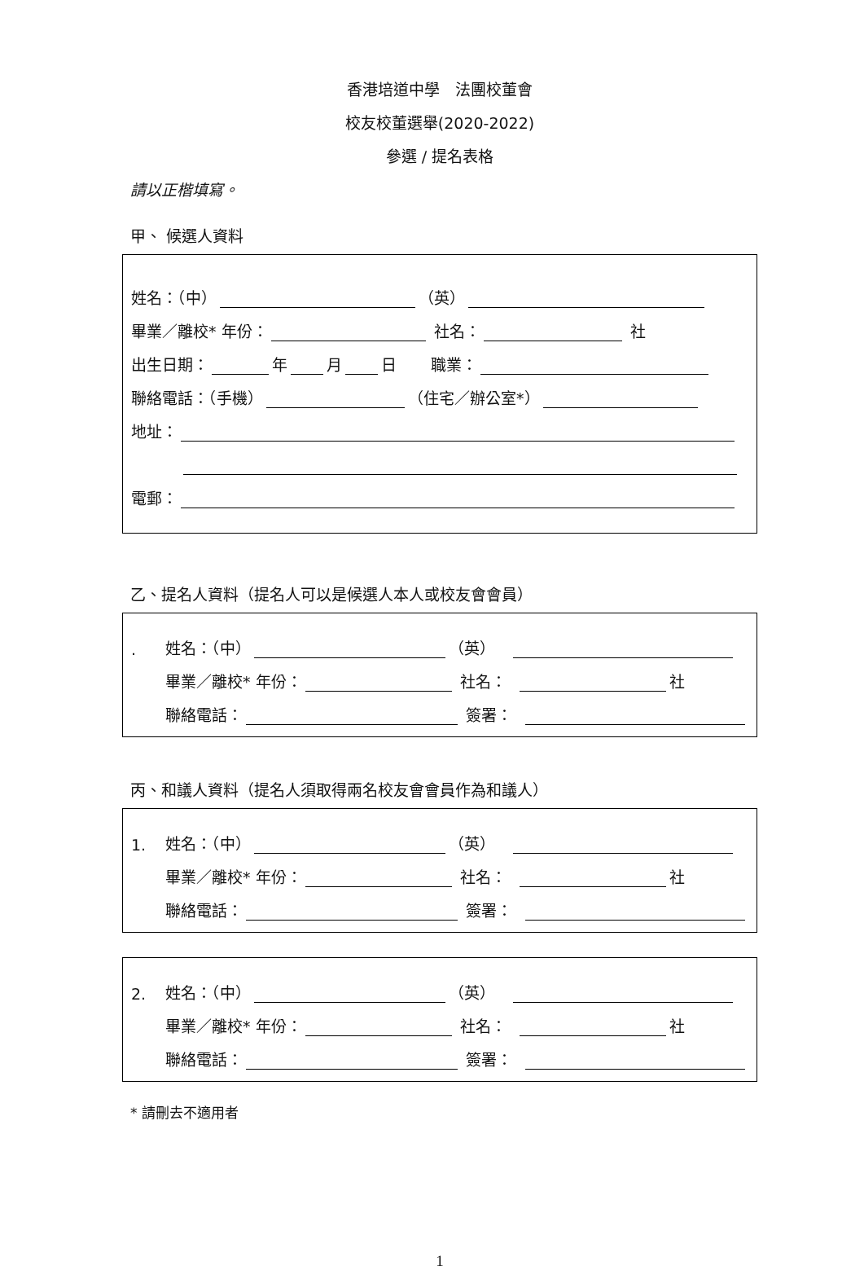香港培道中學　法團校董會
校友校董選舉(2020-2022)
參選 / 提名表格
請以正楷填寫。
甲、 候選人資料
姓名：（中） （英）
畢業／離校* 年份： 社名： 社
出生日期： 年 月 日 職業：
聯絡電話：（手機） （住宅／辦公室*）
地址：
電郵：
乙、提名人資料（提名人可以是候選人本人或校友會會員）
. 姓名：（中） （英）
畢業／離校* 年份： 社名： 社
聯絡電話： 簽署：
丙、和議人資料（提名人須取得兩名校友會會員作為和議人）
1. 姓名：（中） （英）
畢業／離校* 年份： 社名： 社
聯絡電話： 簽署：
2. 姓名：（中） （英）
畢業／離校* 年份： 社名： 社
聯絡電話： 簽署：
* 請刪去不適用者
1